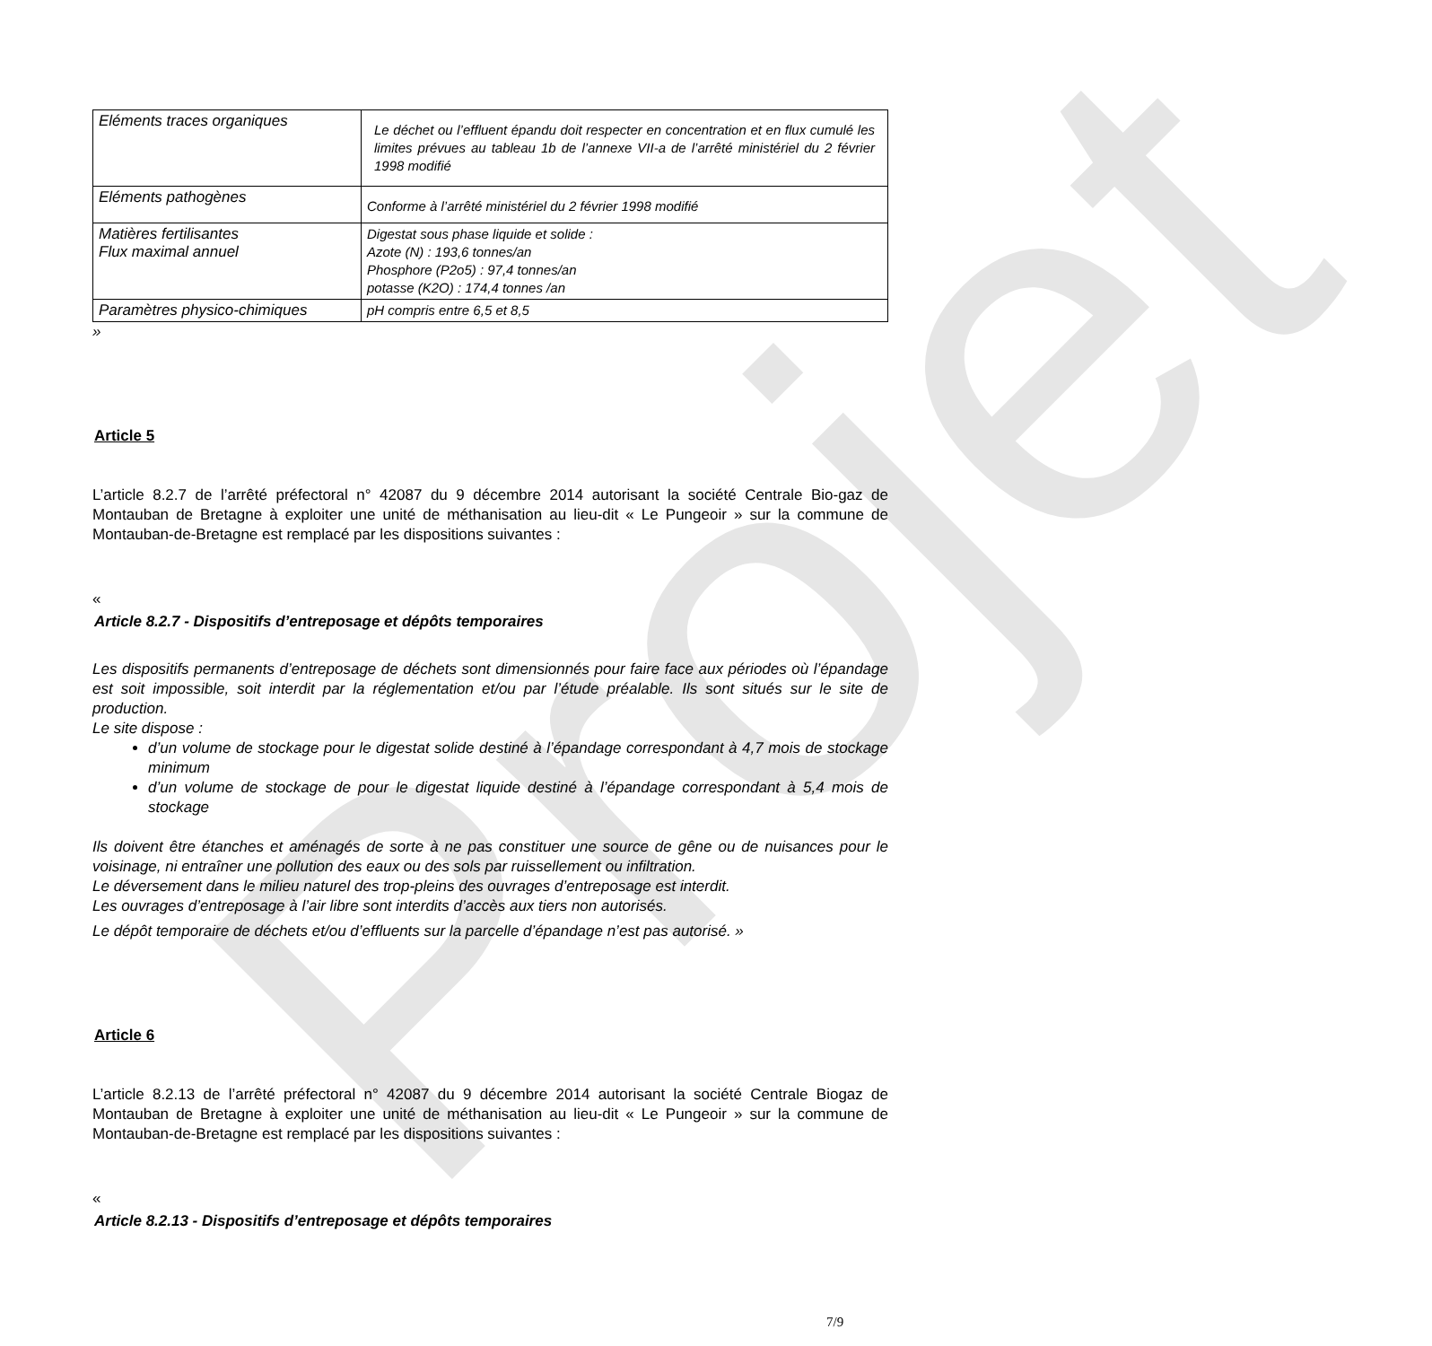Projet
| Eléments traces organiques | Le déchet ou l’effluent épandu doit respecter en concentration et en flux cumulé les limites prévues au tableau 1b de l’annexe VII-a de l’arrêté ministériel du 2 février 1998 modifié |
| Eléments pathogènes | Conforme à l’arrêté ministériel du 2 février 1998 modifié |
| Matières fertilisantes Flux maximal annuel | Digestat sous phase liquide et solide : Azote (N) : 193,6 tonnes/an Phosphore (P2o5) : 97,4 tonnes/an potasse (K2O) : 174,4 tonnes /an |
| Paramètres physico-chimiques | pH compris entre 6,5 et 8,5 |
»
Article 5
L’article 8.2.7 de l’arrêté préfectoral n° 42087 du 9 décembre 2014 autorisant la société Centrale Bio-gaz de Montauban de Bretagne à exploiter une unité de méthanisation au lieu-dit « Le Pungeoir » sur la commune de Montauban-de-Bretagne est remplacé par les dispositions suivantes :
«
Article 8.2.7 - Dispositifs d’entreposage et dépôts temporaires
Les dispositifs permanents d’entreposage de déchets sont dimensionnés pour faire face aux périodes où l’épandage est soit impossible, soit interdit par la réglementation et/ou par l’étude préalable. Ils sont situés sur le site de production.
Le site dispose :
d’un volume de stockage pour le digestat solide destiné à l’épandage correspondant à 4,7 mois de stockage minimum
d’un volume de stockage de pour le digestat liquide destiné à l’épandage correspondant à 5,4 mois de stockage
Ils doivent être étanches et aménagés de sorte à ne pas constituer une source de gêne ou de nuisances pour le voisinage, ni entraîner une pollution des eaux ou des sols par ruissellement ou infiltration.
Le déversement dans le milieu naturel des trop-pleins des ouvrages d’entreposage est interdit.
Les ouvrages d’entreposage à l’air libre sont interdits d’accès aux tiers non autorisés.
Le dépôt temporaire de déchets et/ou d’effluents sur la parcelle d’épandage n’est pas autorisé. »
Article 6
L’article 8.2.13 de l’arrêté préfectoral n° 42087 du 9 décembre 2014 autorisant la société Centrale Biogaz de Montauban de Bretagne à exploiter une unité de méthanisation au lieu-dit « Le Pungeoir » sur la commune de Montauban-de-Bretagne est remplacé par les dispositions suivantes :
«
Article 8.2.13 - Dispositifs d’entreposage et dépôts temporaires
7/9